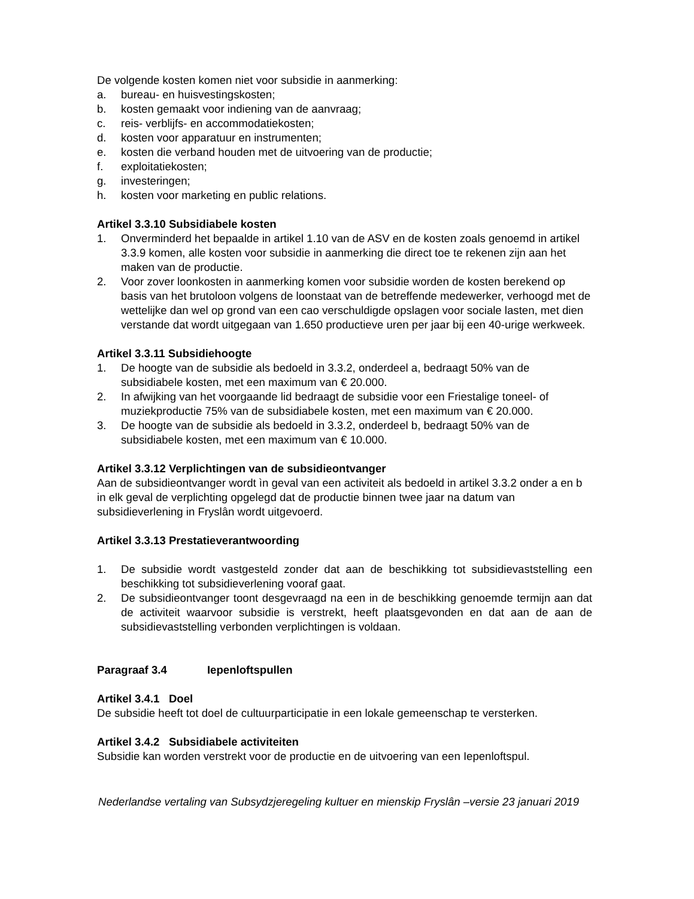De volgende kosten komen niet voor subsidie in aanmerking:
a. bureau- en huisvestingskosten;
b. kosten gemaakt voor indiening van de aanvraag;
c. reis- verblijfs- en accommodatiekosten;
d. kosten voor apparatuur en instrumenten;
e. kosten die verband houden met de uitvoering van de productie;
f. exploitatiekosten;
g. investeringen;
h. kosten voor marketing en public relations.
Artikel 3.3.10 Subsidiabele kosten
1. Onverminderd het bepaalde in artikel 1.10 van de ASV en de kosten zoals genoemd in artikel 3.3.9 komen, alle kosten voor subsidie in aanmerking die direct toe te rekenen zijn aan het maken van de productie.
2. Voor zover loonkosten in aanmerking komen voor subsidie worden de kosten berekend op basis van het brutoloon volgens de loonstaat van de betreffende medewerker, verhoogd met de wettelijke dan wel op grond van een cao verschuldigde opslagen voor sociale lasten, met dien verstande dat wordt uitgegaan van 1.650 productieve uren per jaar bij een 40-urige werkweek.
Artikel 3.3.11 Subsidiehoogte
1. De hoogte van de subsidie als bedoeld in 3.3.2, onderdeel a, bedraagt 50% van de subsidiabele kosten, met een maximum van € 20.000.
2. In afwijking van het voorgaande lid bedraagt de subsidie voor een Friestalige toneel- of muziekproductie 75% van de subsidiabele kosten, met een maximum van € 20.000.
3. De hoogte van de subsidie als bedoeld in 3.3.2, onderdeel b, bedraagt 50% van de subsidiabele kosten, met een maximum van € 10.000.
Artikel 3.3.12 Verplichtingen van de subsidieontvanger
Aan de subsidieontvanger wordt ìn geval van een activiteit als bedoeld in artikel 3.3.2 onder a en b in elk geval de verplichting opgelegd dat de productie binnen twee jaar na datum van subsidieverlening in Fryslân wordt uitgevoerd.
Artikel 3.3.13 Prestatieverantwoording
1. De subsidie wordt vastgesteld zonder dat aan de beschikking tot subsidievaststelling een beschikking tot subsidieverlening vooraf gaat.
2. De subsidieontvanger toont desgevraagd na een in de beschikking genoemde termijn aan dat de activiteit waarvoor subsidie is verstrekt, heeft plaatsgevonden en dat aan de aan de subsidievaststelling verbonden verplichtingen is voldaan.
Paragraaf 3.4 Iepenloftspullen
Artikel 3.4.1 Doel
De subsidie heeft tot doel de cultuurparticipatie in een lokale gemeenschap te versterken.
Artikel 3.4.2 Subsidiabele activiteiten
Subsidie kan worden verstrekt voor de productie en de uitvoering van een Iepenloftspul.
Nederlandse vertaling van Subsydzjeregeling kultuer en mienskip Fryslân –versie 23 januari 2019